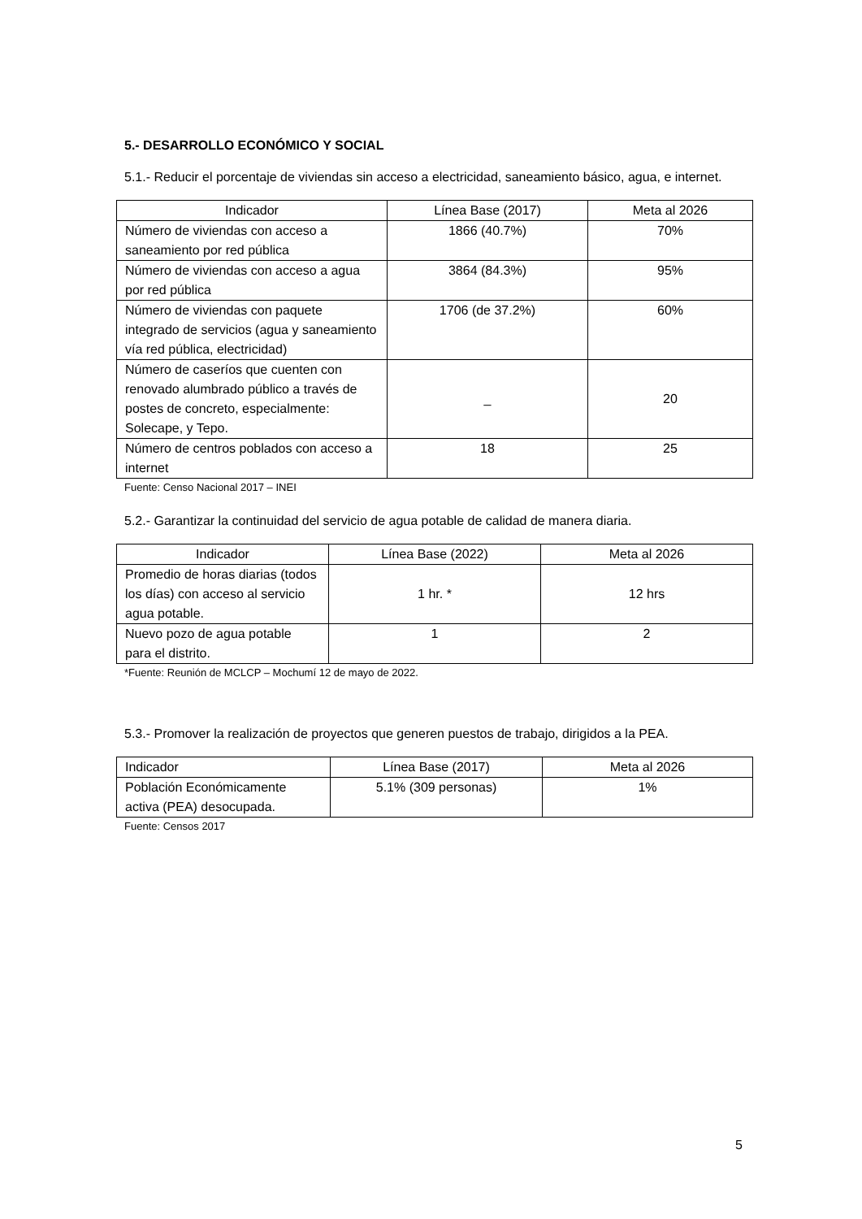5.- DESARROLLO ECONÓMICO Y SOCIAL
5.1.- Reducir el porcentaje de viviendas sin acceso a electricidad, saneamiento básico, agua, e internet.
| Indicador | Línea Base (2017) | Meta al 2026 |
| --- | --- | --- |
| Número de viviendas con acceso a saneamiento por red pública | 1866 (40.7%) | 70% |
| Número de viviendas con acceso a agua por red pública | 3864 (84.3%) | 95% |
| Número de viviendas con paquete integrado de servicios (agua y saneamiento vía red pública, electricidad) | 1706 (de 37.2%) | 60% |
| Número de caseríos que cuenten con renovado alumbrado público a través de postes de concreto, especialmente: Solecape, y Tepo. | _ | 20 |
| Número de centros poblados con acceso a internet | 18 | 25 |
Fuente: Censo Nacional 2017 – INEI
5.2.- Garantizar la continuidad del servicio de agua potable de calidad de manera diaria.
| Indicador | Línea Base (2022) | Meta al 2026 |
| --- | --- | --- |
| Promedio de horas diarias (todos los días) con acceso al servicio agua potable. | 1 hr. * | 12 hrs |
| Nuevo pozo de agua potable para el distrito. | 1 | 2 |
*Fuente: Reunión de MCLCP – Mochumí 12 de mayo de 2022.
5.3.- Promover la realización de proyectos que generen puestos de trabajo, dirigidos a la PEA.
| Indicador | Línea Base (2017) | Meta al 2026 |
| --- | --- | --- |
| Población Económicamente activa (PEA) desocupada. | 5.1% (309 personas) | 1% |
Fuente: Censos 2017
5